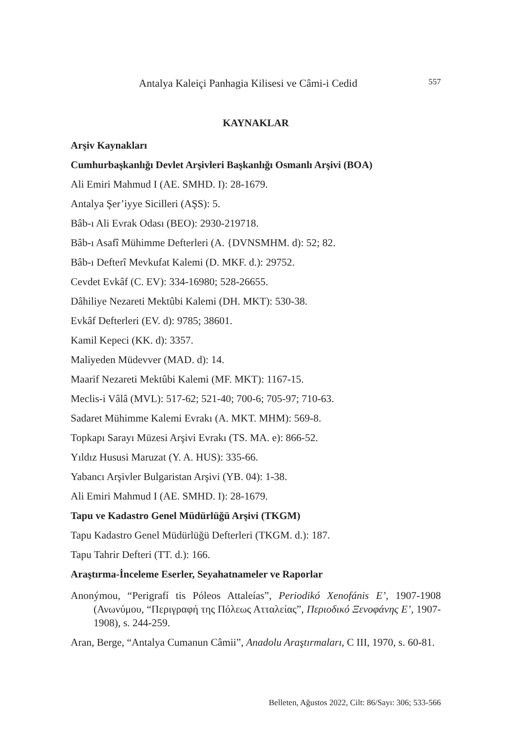Antalya Kaleiçi Panhagia Kilisesi ve Câmi-i Cedid 557
KAYNAKLAR
Arşiv Kaynakları
Cumhurbaşkanlığı Devlet Arşivleri Başkanlığı Osmanlı Arşivi (BOA)
Ali Emiri Mahmud I (AE. SMHD. I): 28-1679.
Antalya Şer’iyye Sicilleri (AŞS): 5.
Bâb-ı Ali Evrak Odası (BEO): 2930-219718.
Bâb-ı Asafî Mühimme Defterleri (A. {DVNSMHM. d): 52; 82.
Bâb-ı Defterî Mevkufat Kalemi (D. MKF. d.): 29752.
Cevdet Evkâf (C. EV): 334-16980; 528-26655.
Dâhiliye Nezareti Mektûbi Kalemi (DH. MKT): 530-38.
Evkâf Defterleri (EV. d): 9785; 38601.
Kamil Kepeci (KK. d): 3357.
Maliyeden Müdevver (MAD. d): 14.
Maarif Nezareti Mektûbi Kalemi (MF. MKT): 1167-15.
Meclis-i Vâlâ (MVL): 517-62; 521-40; 700-6; 705-97; 710-63.
Sadaret Mühimme Kalemi Evrakı (A. MKT. MHM): 569-8.
Topkapı Sarayı Müzesi Arşivi Evrakı (TS. MA. e): 866-52.
Yıldız Hususi Maruzat (Y. A. HUS): 335-66.
Yabancı Arşivler Bulgaristan Arşivi (YB. 04): 1-38.
Ali Emiri Mahmud I (AE. SMHD. I): 28-1679.
Tapu ve Kadastro Genel Müdürlüğü Arşivi (TKGM)
Tapu Kadastro Genel Müdürlüğü Defterleri (TKGM. d.): 187.
Tapu Tahrir Defteri (TT. d.): 166.
Araştırma-İnceleme Eserler, Seyahatnameler ve Raporlar
Anonýmou, “Perigrafí tis Póleos Attaleías”, Periodikó Xenofánis E’, 1907-1908 (Ανωνύμου, “Περιγραφή της Πόλεως Ατταλείας”, Περιοδικό Ξενοφάνης Ε’, 1907-1908), s. 244-259.
Aran, Berge, “Antalya Cumanun Câmii”, Anadolu Araştırmaları, C III, 1970, s. 60-81.
Belleten, Ağustos 2022, Cilt: 86/Sayı: 306; 533-566